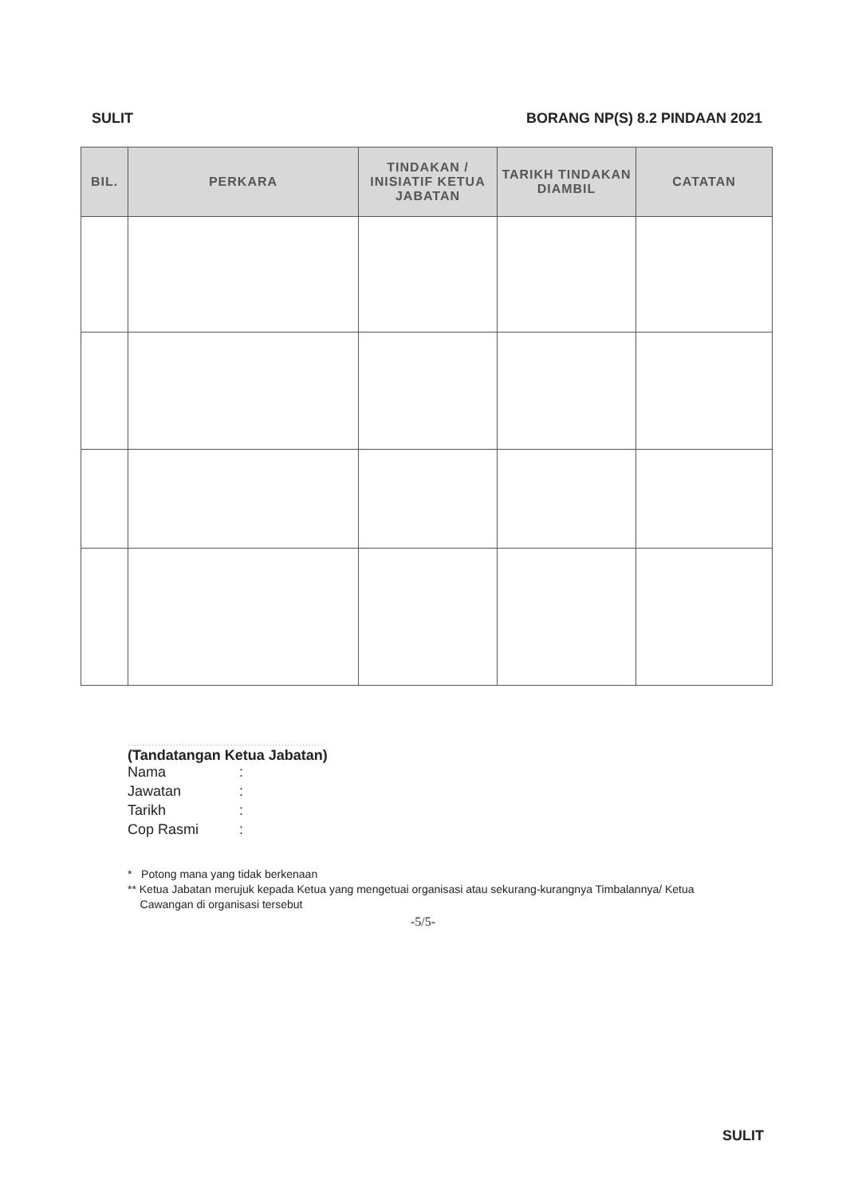SULIT BORANG NP(S) 8.2 PINDAAN 2021
| BIL. | PERKARA | TINDAKAN / INISIATIF KETUA JABATAN | TARIKH TINDAKAN DIAMBIL | CATATAN |
| --- | --- | --- | --- | --- |
.................................................................
(Tandatangan Ketua Jabatan)
Nama:
Jawatan:
Tarikh:
Cop Rasmi:
* Potong mana yang tidak berkenaan
** Ketua Jabatan merujuk kepada Ketua yang mengetuai organisasi atau sekurang-kurangnya Timbalannya/ Ketua
Cawangan di organisasi tersebut
-5/5-
SULIT